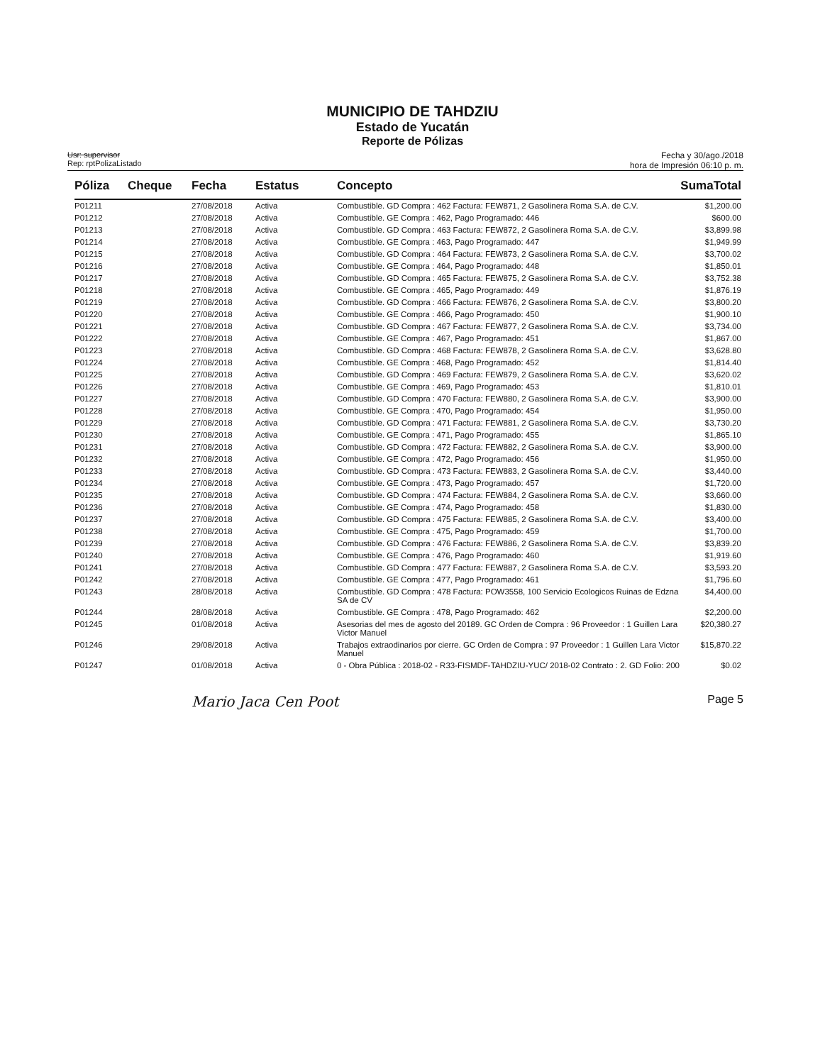MUNICIPIO DE TAHDZIU
Estado de Yucatán
Reporte de Pólizas
Usr: supervisor
Rep: rptPolizaListado
Fecha y 30/ago./2018
hora de Impresión 06:10 p. m.
| Póliza | Cheque | Fecha | Estatus | Concepto | SumaTotal |
| --- | --- | --- | --- | --- | --- |
| P01211 | | 27/08/2018 | Activa | Combustible. GD Compra : 462 Factura: FEW871, 2 Gasolinera Roma S.A. de C.V. | $1,200.00 |
| P01212 | | 27/08/2018 | Activa | Combustible. GE Compra : 462, Pago Programado: 446 | $600.00 |
| P01213 | | 27/08/2018 | Activa | Combustible. GD Compra : 463 Factura: FEW872, 2 Gasolinera Roma S.A. de C.V. | $3,899.98 |
| P01214 | | 27/08/2018 | Activa | Combustible. GE Compra : 463, Pago Programado: 447 | $1,949.99 |
| P01215 | | 27/08/2018 | Activa | Combustible. GD Compra : 464 Factura: FEW873, 2 Gasolinera Roma S.A. de C.V. | $3,700.02 |
| P01216 | | 27/08/2018 | Activa | Combustible. GE Compra : 464, Pago Programado: 448 | $1,850.01 |
| P01217 | | 27/08/2018 | Activa | Combustible. GD Compra : 465 Factura: FEW875, 2 Gasolinera Roma S.A. de C.V. | $3,752.38 |
| P01218 | | 27/08/2018 | Activa | Combustible. GE Compra : 465, Pago Programado: 449 | $1,876.19 |
| P01219 | | 27/08/2018 | Activa | Combustible. GD Compra : 466 Factura: FEW876, 2 Gasolinera Roma S.A. de C.V. | $3,800.20 |
| P01220 | | 27/08/2018 | Activa | Combustible. GE Compra : 466, Pago Programado: 450 | $1,900.10 |
| P01221 | | 27/08/2018 | Activa | Combustible. GD Compra : 467 Factura: FEW877, 2 Gasolinera Roma S.A. de C.V. | $3,734.00 |
| P01222 | | 27/08/2018 | Activa | Combustible. GE Compra : 467, Pago Programado: 451 | $1,867.00 |
| P01223 | | 27/08/2018 | Activa | Combustible. GD Compra : 468 Factura: FEW878, 2 Gasolinera Roma S.A. de C.V. | $3,628.80 |
| P01224 | | 27/08/2018 | Activa | Combustible. GE Compra : 468, Pago Programado: 452 | $1,814.40 |
| P01225 | | 27/08/2018 | Activa | Combustible. GD Compra : 469 Factura: FEW879, 2 Gasolinera Roma S.A. de C.V. | $3,620.02 |
| P01226 | | 27/08/2018 | Activa | Combustible. GE Compra : 469, Pago Programado: 453 | $1,810.01 |
| P01227 | | 27/08/2018 | Activa | Combustible. GD Compra : 470 Factura: FEW880, 2 Gasolinera Roma S.A. de C.V. | $3,900.00 |
| P01228 | | 27/08/2018 | Activa | Combustible. GE Compra : 470, Pago Programado: 454 | $1,950.00 |
| P01229 | | 27/08/2018 | Activa | Combustible. GD Compra : 471 Factura: FEW881, 2 Gasolinera Roma S.A. de C.V. | $3,730.20 |
| P01230 | | 27/08/2018 | Activa | Combustible. GE Compra : 471, Pago Programado: 455 | $1,865.10 |
| P01231 | | 27/08/2018 | Activa | Combustible. GD Compra : 472 Factura: FEW882, 2 Gasolinera Roma S.A. de C.V. | $3,900.00 |
| P01232 | | 27/08/2018 | Activa | Combustible. GE Compra : 472, Pago Programado: 456 | $1,950.00 |
| P01233 | | 27/08/2018 | Activa | Combustible. GD Compra : 473 Factura: FEW883, 2 Gasolinera Roma S.A. de C.V. | $3,440.00 |
| P01234 | | 27/08/2018 | Activa | Combustible. GE Compra : 473, Pago Programado: 457 | $1,720.00 |
| P01235 | | 27/08/2018 | Activa | Combustible. GD Compra : 474 Factura: FEW884, 2 Gasolinera Roma S.A. de C.V. | $3,660.00 |
| P01236 | | 27/08/2018 | Activa | Combustible. GE Compra : 474, Pago Programado: 458 | $1,830.00 |
| P01237 | | 27/08/2018 | Activa | Combustible. GD Compra : 475 Factura: FEW885, 2 Gasolinera Roma S.A. de C.V. | $3,400.00 |
| P01238 | | 27/08/2018 | Activa | Combustible. GE Compra : 475, Pago Programado: 459 | $1,700.00 |
| P01239 | | 27/08/2018 | Activa | Combustible. GD Compra : 476 Factura: FEW886, 2 Gasolinera Roma S.A. de C.V. | $3,839.20 |
| P01240 | | 27/08/2018 | Activa | Combustible. GE Compra : 476, Pago Programado: 460 | $1,919.60 |
| P01241 | | 27/08/2018 | Activa | Combustible. GD Compra : 477 Factura: FEW887, 2 Gasolinera Roma S.A. de C.V. | $3,593.20 |
| P01242 | | 27/08/2018 | Activa | Combustible. GE Compra : 477, Pago Programado: 461 | $1,796.60 |
| P01243 | | 28/08/2018 | Activa | Combustible. GD Compra : 478 Factura: POW3558, 100 Servicio Ecologicos Ruinas de Edzna SA de CV | $4,400.00 |
| P01244 | | 28/08/2018 | Activa | Combustible. GE Compra : 478, Pago Programado: 462 | $2,200.00 |
| P01245 | | 01/08/2018 | Activa | Asesorias del mes de agosto del 20189. GC Orden de Compra : 96 Proveedor : 1 Guillen Lara Victor Manuel | $20,380.27 |
| P01246 | | 29/08/2018 | Activa | Trabajos extraodinarios por cierre. GC Orden de Compra : 97 Proveedor : 1 Guillen Lara Victor Manuel | $15,870.22 |
| P01247 | | 01/08/2018 | Activa | 0 - Obra Pública : 2018-02 - R33-FISMDF-TAHDZIU-YUC/ 2018-02 Contrato : 2. GD Folio: 200 | $0.02 |
Mario Jaca Cen Poot Page 5